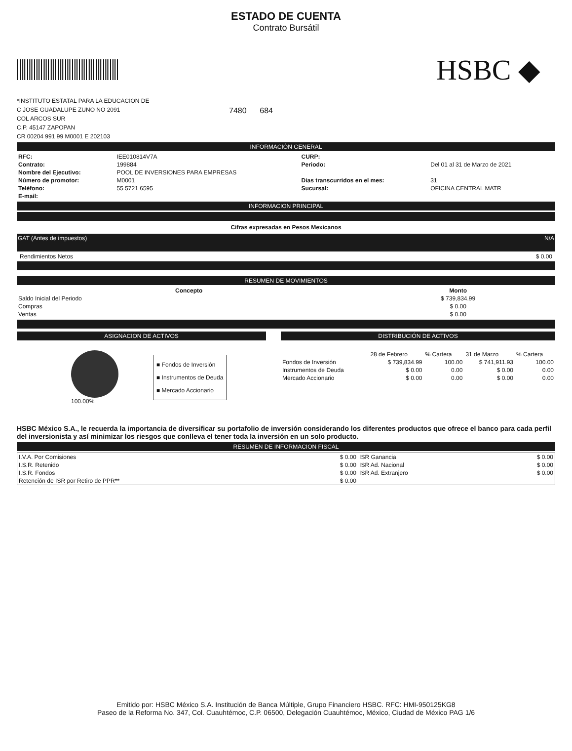ESTADO DE CUENTA
Contrato Bursátil
HSBC ◆
*INSTITUTO ESTATAL PARA LA EDUCACION DE
C JOSE GUADALUPE ZUNO NO 2091
COL ARCOS SUR
C.P. 45147 ZAPOPAN
CR 00204 991 99 M0001 E 202103
7480 684
INFORMACIÓN GENERAL
| RFC: | IEE010814V7A | CURP: | |
| Contrato: | 199884 | Periodo: | Del 01 al 31 de Marzo de 2021 |
| Nombre del Ejecutivo: | POOL DE INVERSIONES PARA EMPRESAS | | |
| Número de promotor: | M0001 | Dias transcurridos en el mes: | 31 |
| Teléfono: | 55 5721 6595 | Sucursal: | OFICINA CENTRAL MATR |
| E-mail: | | | |
INFORMACION PRINCIPAL
Cifras expresadas en Pesos Mexicanos
GAT (Antes de impuestos) N/A
Rendimientos Netos $ 0.00
RESUMEN DE MOVIMIENTOS
| Concepto | Monto |
| --- | --- |
| Saldo Inicial del Periodo | $ 739,834.99 |
| Compras | $ 0.00 |
| Ventas | $ 0.00 |
ASIGNACION DE ACTIVOS
100.00%
■ Fondos de Inversión
■ Instrumentos de Deuda
■ Mercado Accionario
DISTRIBUCIÓN DE ACTIVOS
| | 28 de Febrero | % Cartera | 31 de Marzo | % Cartera |
| Fondos de Inversión | $ 739,834.99 | 100.00 | $ 741,911.93 | 100.00 |
| Instrumentos de Deuda | $ 0.00 | 0.00 | $ 0.00 | 0.00 |
| Mercado Accionario | $ 0.00 | 0.00 | $ 0.00 | 0.00 |
HSBC México S.A., le recuerda la importancia de diversificar su portafolio de inversión considerando los diferentes productos que ofrece el banco para cada perfil del inversionista y así minimizar los riesgos que conlleva el tener toda la inversión en un solo producto.
RESUMEN DE INFORMACION FISCAL
| I.V.A. Por Comisiones | $ 0.00 | ISR Ganancia | $ 0.00 |
| I.S.R. Retenido | $ 0.00 | ISR Ad. Nacional | $ 0.00 |
| I.S.R. Fondos | $ 0.00 | ISR Ad. Extranjero | $ 0.00 |
| Retención de ISR por Retiro de PPR** | $ 0.00 | | |
Emitido por: HSBC México S.A. Institución de Banca Múltiple, Grupo Financiero HSBC. RFC: HMI-950125KG8
Paseo de la Reforma No. 347, Col. Cuauhtémoc, C.P. 06500, Delegación Cuauhtémoc, México, Ciudad de México PAG 1/6